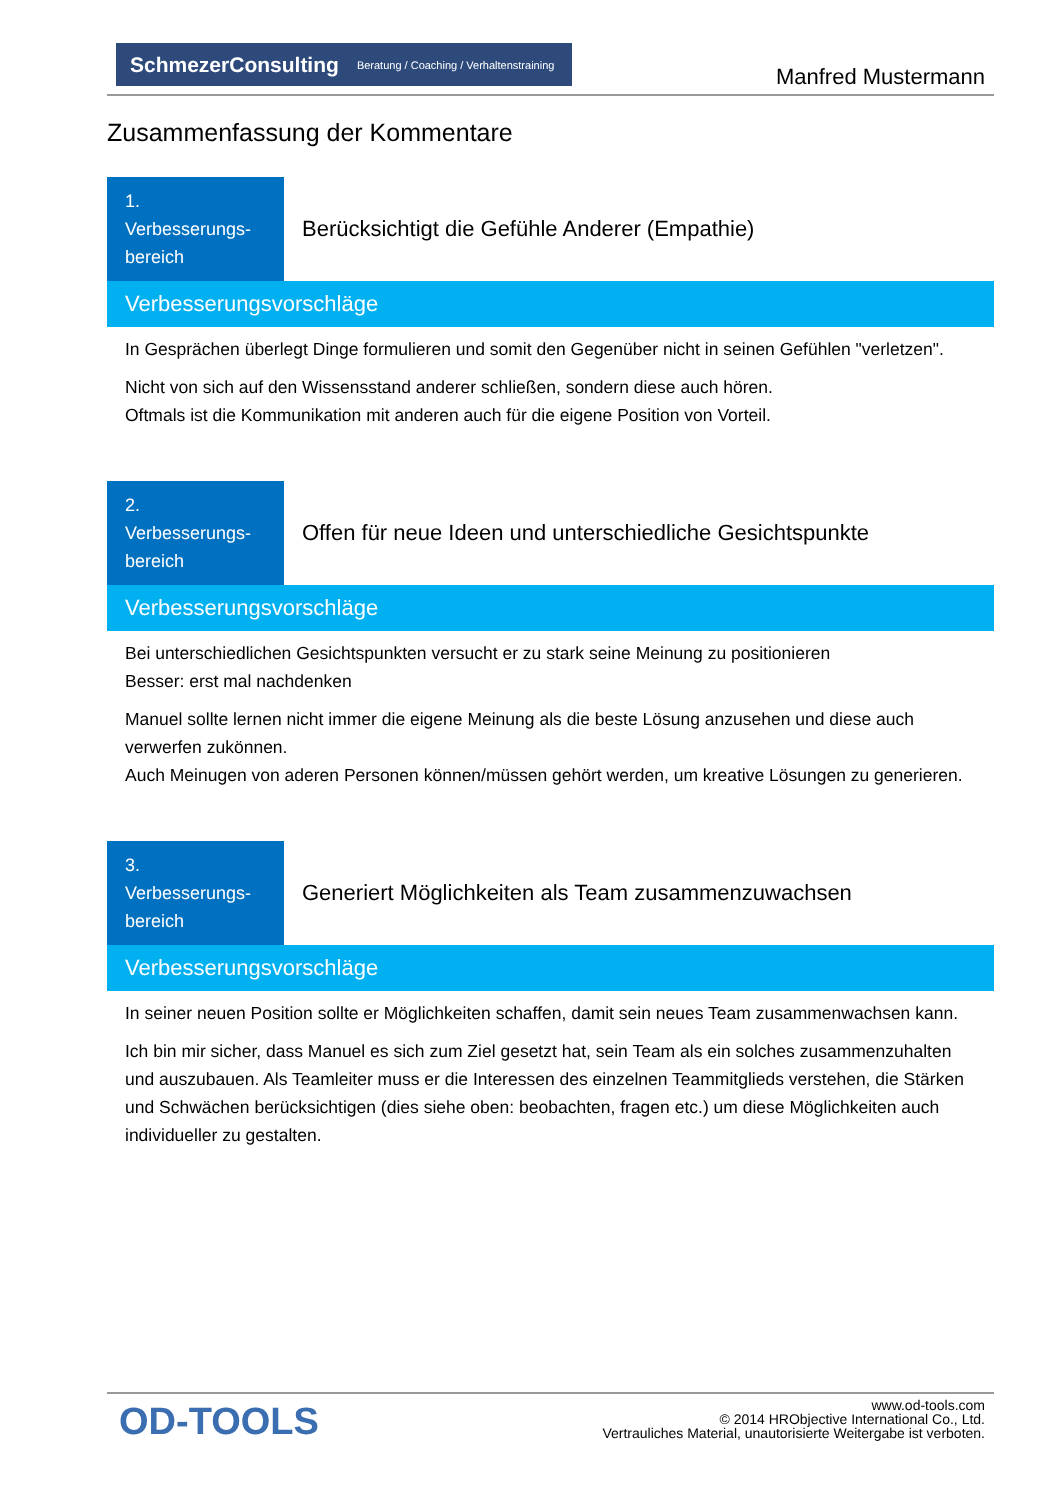SchmezerConsulting Beratung / Coaching / Verhaltenstraining
Manfred Mustermann
Zusammenfassung der Kommentare
1.
Verbesserungs-
bereich
Berücksichtigt die Gefühle Anderer (Empathie)
Verbesserungsvorschläge
In Gesprächen überlegt Dinge formulieren und somit den Gegenüber nicht in seinen Gefühlen "verletzen".
Nicht von sich auf den Wissensstand anderer schließen, sondern diese auch hören.
Oftmals ist die Kommunikation mit anderen auch für die eigene Position von Vorteil.
2.
Verbesserungs-
bereich
Offen für neue Ideen und unterschiedliche Gesichtspunkte
Verbesserungsvorschläge
Bei unterschiedlichen Gesichtspunkten versucht er zu stark seine Meinung zu positionieren
Besser: erst mal nachdenken
Manuel sollte lernen nicht immer die eigene Meinung als die beste Lösung anzusehen und diese auch verwerfen zukönnen.
Auch Meinugen von aderen Personen können/müssen gehört werden, um kreative Lösungen zu generieren.
3.
Verbesserungs-
bereich
Generiert Möglichkeiten als Team zusammenzuwachsen
Verbesserungsvorschläge
In seiner neuen Position sollte er Möglichkeiten schaffen, damit sein neues Team zusammenwachsen kann.
Ich bin mir sicher, dass Manuel es sich zum Ziel gesetzt hat, sein Team als ein solches zusammenzuhalten und auszubauen. Als Teamleiter muss er die Interessen des einzelnen Teammitglieds verstehen, die Stärken und Schwächen berücksichtigen (dies siehe oben: beobachten, fragen etc.) um diese Möglichkeiten auch individueller zu gestalten.
OD-TOOLS
www.od-tools.com
© 2014 HRObjective International Co., Ltd.
Vertrauliches Material, unautorisierte Weitergabe ist verboten.